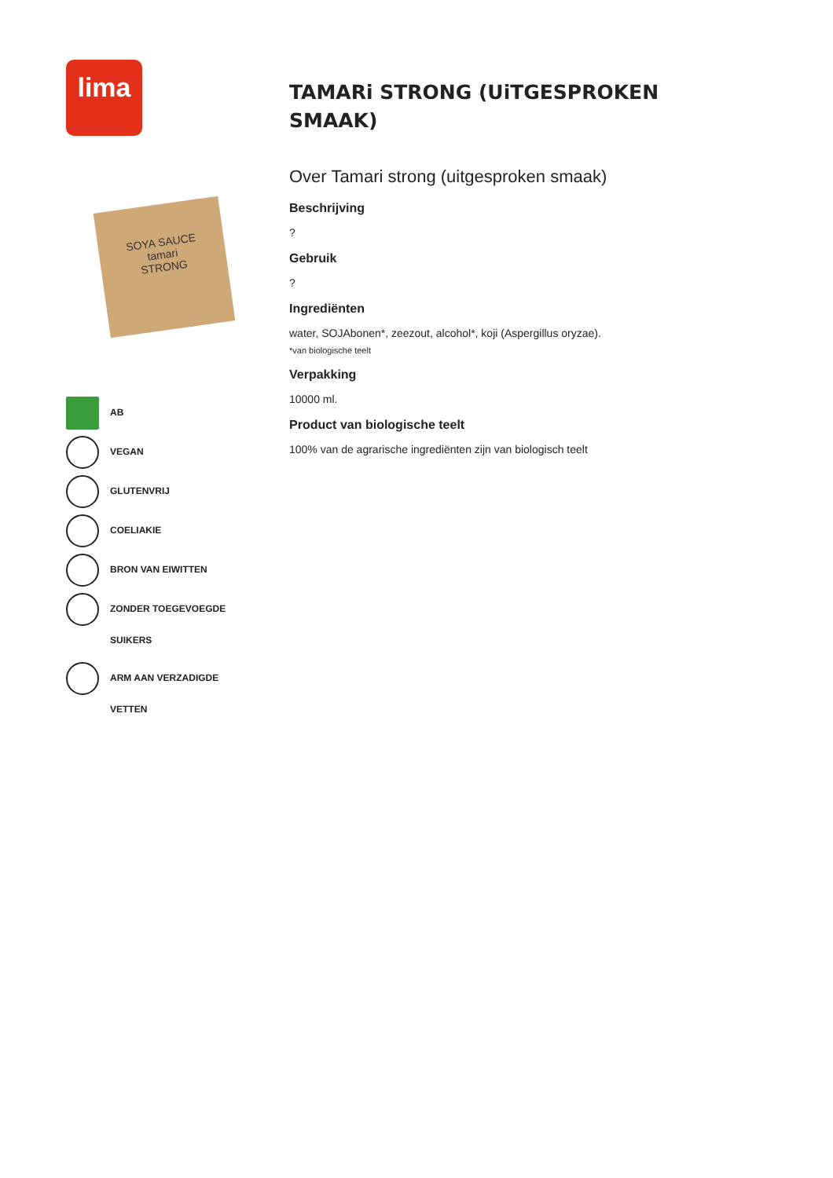lima
SOYA SAUCE
tamari
STRONG
AB
VEGAN
GLUTENVRIJ
COELIAKIE
BRON VAN EIWITTEN
ZONDER TOEGEVOEGDE SUIKERS
ARM AAN VERZADIGDE VETTEN
TAMARi STRONG (UiTGESPROKEN
SMAAK)
Over Tamari strong (uitgesproken smaak)
Beschrijving
?
Gebruik
?
Ingrediënten
water, SOJAbonen*, zeezout, alcohol*, koji (Aspergillus oryzae).
*van biologische teelt
Verpakking
10000 ml.
Product van biologische teelt
100% van de agrarische ingrediënten zijn van biologisch teelt